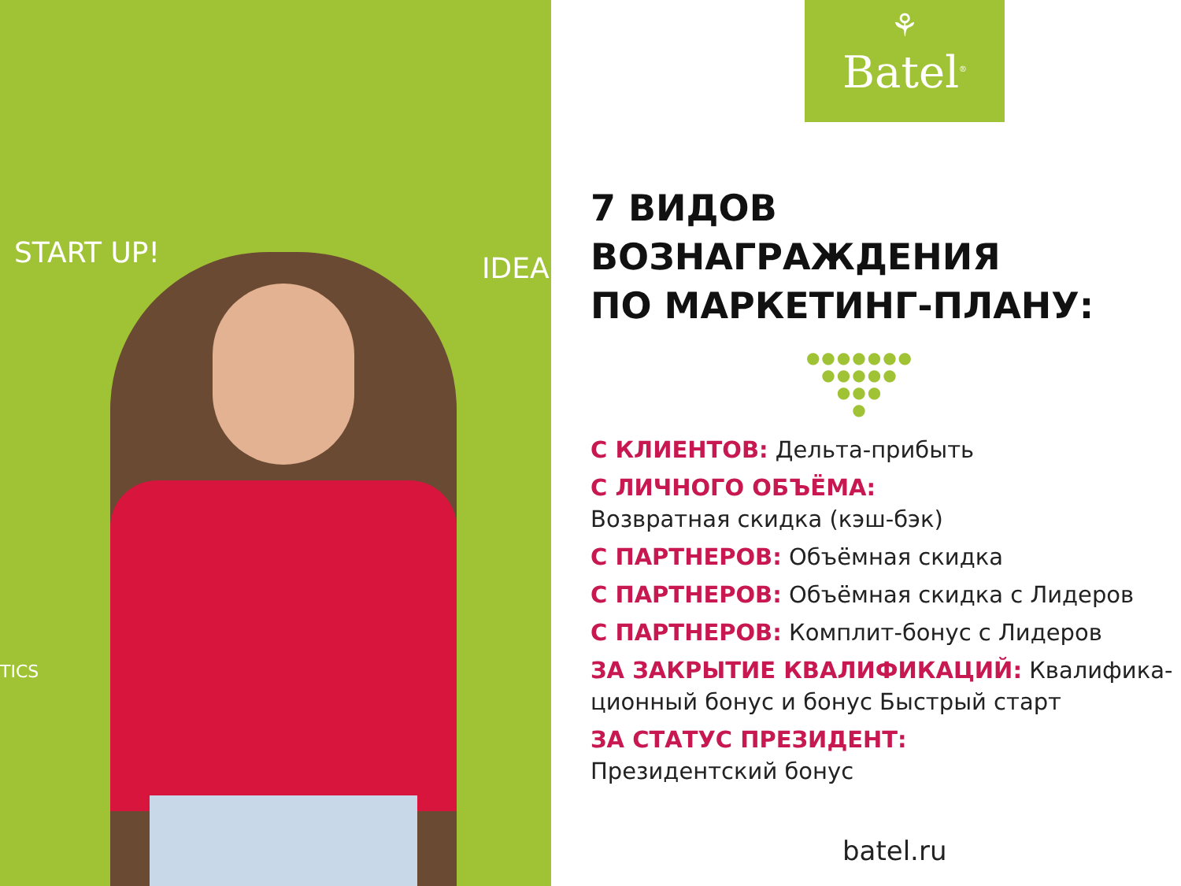START UP! IDEA
TICS
⚘
Batel<sup>®</sup>
7 ВИДОВ
ВОЗНАГРАЖДЕНИЯ
ПО МАРКЕТИНГ-ПЛАНУ:
●●●●●●●
●●●●●
●●●
●
С КЛИЕНТОВ: Дельта-прибыть
С ЛИЧНОГО ОБЪЁМА:
Возвратная скидка (кэш-бэк)
С ПАРТНЕРОВ: Объёмная скидка
С ПАРТНЕРОВ: Объёмная скидка с Лидеров
С ПАРТНЕРОВ: Комплит-бонус с Лидеров
ЗА ЗАКРЫТИЕ КВАЛИФИКАЦИЙ: Квалифика-ционный бонус и бонус Быстрый старт
ЗА СТАТУС ПРЕЗИДЕНТ:
Президентский бонус
batel.ru